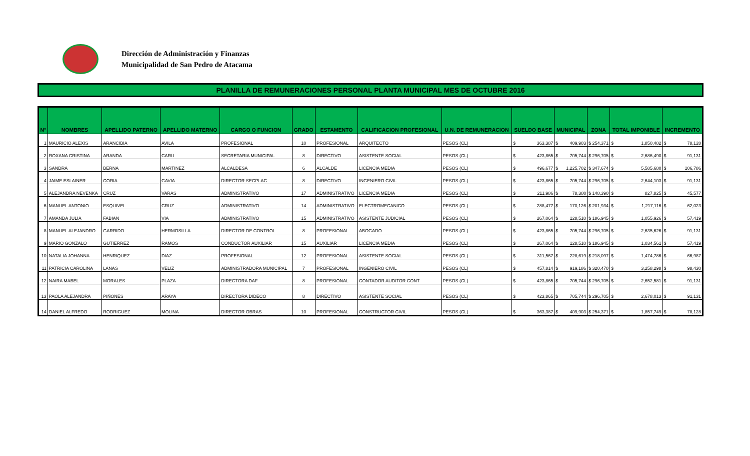Dirección de Administración y Finanzas
Municipalidad de San Pedro de Atacama
PLANILLA DE REMUNERACIONES PERSONAL PLANTA MUNICIPAL MES DE OCTUBRE 2016
| N° | NOMBRES | APELLIDO PATERNO | APELLIDO MATERNO | CARGO O FUNCION | GRADO | ESTAMENTO | CALIFICACION PROFESIONAL | U.N. DE REMUNERACION | SUELDO BASE | MUNICIPAL | ZONA | TOTAL IMPONIBLE | INCREMENTO |
| --- | --- | --- | --- | --- | --- | --- | --- | --- | --- | --- | --- | --- | --- |
| 1 | MAURICIO ALEXIS | ARANCIBIA | AVILA | PROFESIONAL | 10 | PROFESIONAL | ARQUITECTO | PESOS (CL) | $ 363,387 | $ 409,903 | $ 254,371 | $ 1,850,482 | $ 78,128 |
| 2 | ROXANA CRISTINA | ARANDA | CARU | SECRETARIA MUNICIPAL | 8 | DIRECTIVO | ASISTENTE SOCIAL | PESOS (CL) | $ 423,865 | $ 705,744 | $ 296,705 | $ 2,686,490 | $ 91,131 |
| 3 | SANDRA | BERNA | MARTINEZ | ALCALDESA | 6 | ALCALDE | LICENCIA MEDIA | PESOS (CL) | $ 496,677 | $ 1,225,702 | $ 347,674 | $ 5,585,680 | $ 106,786 |
| 4 | JAIME ESLAINER | CORIA | GAVIA | DIRECTOR SECPLAC | 8 | DIRECTIVO | INGENIERO CIVIL | PESOS (CL) | $ 423,865 | $ 705,744 | $ 296,705 | $ 2,644,103 | $ 91,131 |
| 5 | ALEJANDRA NEVENKA | CRUZ | VARAS | ADMINISTRATIVO | 17 | ADMINISTRATIVO | LICENCIA MEDIA | PESOS (CL) | $ 211,986 | $ 78,380 | $ 148,390 | $ 827,825 | $ 45,577 |
| 6 | MANUEL ANTONIO | ESQUIVEL | CRUZ | ADMINISTRATIVO | 14 | ADMINISTRATIVO | ELECTROMECANICO | PESOS (CL) | $ 288,477 | $ 170,126 | $ 201,934 | $ 1,217,116 | $ 62,023 |
| 7 | AMANDA JULIA | FABIAN | VIA | ADMINISTRATIVO | 15 | ADMINISTRATIVO | ASISTENTE JUDICIAL | PESOS (CL) | $ 267,064 | $ 128,510 | $ 186,945 | $ 1,055,926 | $ 57,419 |
| 8 | MANUEL ALEJANDRO | GARRIDO | HERMOSILLA | DIRECTOR DE CONTROL | 8 | PROFESIONAL | ABOGADO | PESOS (CL) | $ 423,865 | $ 705,744 | $ 296,705 | $ 2,635,626 | $ 91,131 |
| 9 | MARIO GONZALO | GUTIERREZ | RAMOS | CONDUCTOR AUXILIAR | 15 | AUXILIAR | LICENCIA MEDIA | PESOS (CL) | $ 267,064 | $ 128,510 | $ 186,945 | $ 1,034,561 | $ 57,419 |
| 10 | NATALIA JOHANNA | HENRIQUEZ | DIAZ | PROFESIONAL | 12 | PROFESIONAL | ASISTENTE SOCIAL | PESOS (CL) | $ 311,567 | $ 228,619 | $ 218,097 | $ 1,474,786 | $ 66,987 |
| 11 | PATRICIA CAROLINA | LANAS | VELIZ | ADMINISTRADORA MUNICIPAL | 7 | PROFESIONAL | INGENIERO CIVIL | PESOS (CL) | $ 457,814 | $ 919,186 | $ 320,470 | $ 3,258,298 | $ 98,430 |
| 12 | NAIRA MABEL | MORALES | PLAZA | DIRECTORA DAF | 8 | PROFESIONAL | CONTADOR AUDITOR CONT | PESOS (CL) | $ 423,865 | $ 705,744 | $ 296,705 | $ 2,652,581 | $ 91,131 |
| 13 | PAOLA ALEJANDRA | PIÑONES | ARAYA | DIRECTORA DIDECO | 8 | DIRECTIVO | ASISTENTE SOCIAL | PESOS (CL) | $ 423,865 | $ 705,744 | $ 296,705 | $ 2,678,013 | $ 91,131 |
| 14 | DANIEL ALFREDO | RODRIGUEZ | MOLINA | DIRECTOR OBRAS | 10 | PROFESIONAL | CONSTRUCTOR CIVIL | PESOS (CL) | $ 363,387 | $ 409,903 | $ 254,371 | $ 1,857,749 | $ 78,128 |